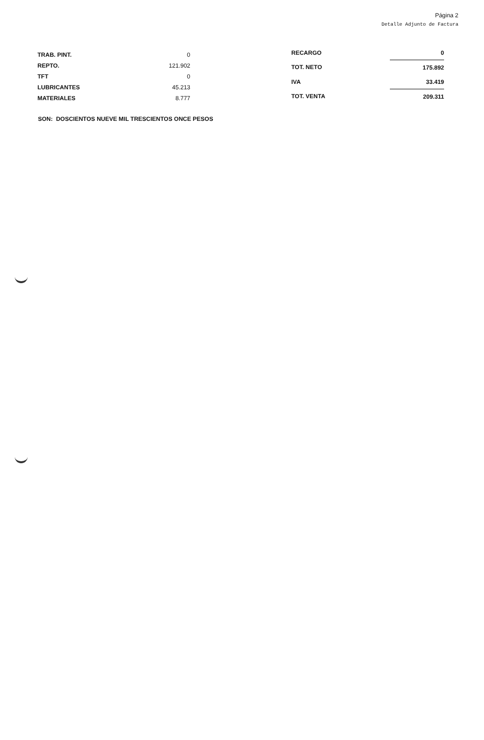Página 2
Detalle Adjunto de Factura
| TRAB. PINT. | 0 |
| REPTO. | 121.902 |
| TFT | 0 |
| LUBRICANTES | 45.213 |
| MATERIALES | 8.777 |
| RECARGO | 0 |
| TOT. NETO | 175.892 |
| IVA | 33.419 |
| TOT. VENTA | 209.311 |
SON: DOSCIENTOS NUEVE MIL TRESCIENTOS ONCE PESOS